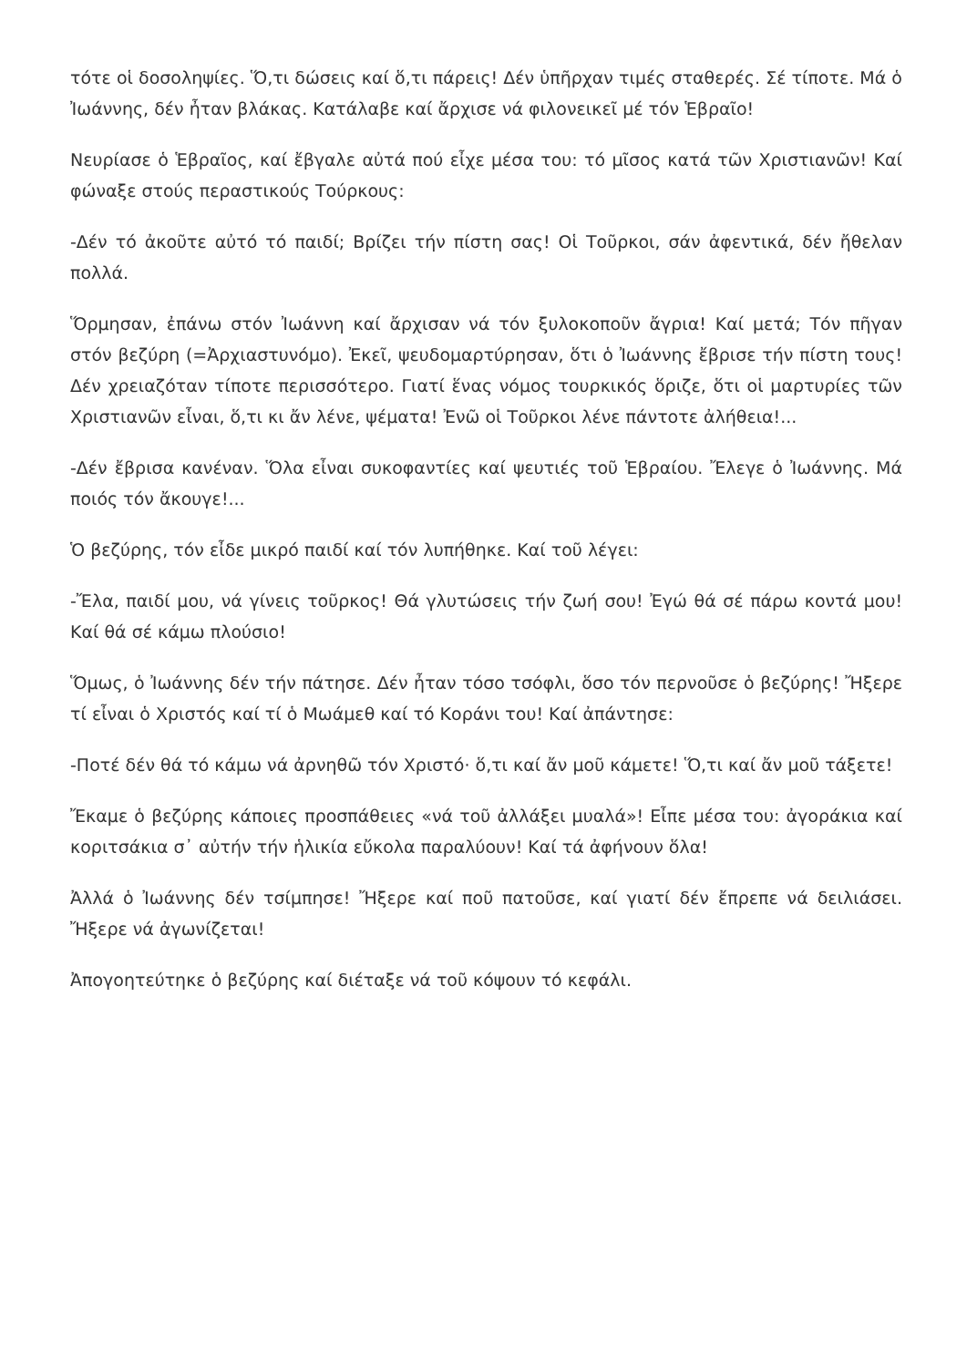τότε οἱ δοσοληψίες. Ὅ,τι δώσεις καί ὅ,τι πάρεις! Δέν ὑπῆρχαν τιμές σταθερές. Σέ τίποτε. Μά ὁ Ἰωάννης, δέν ἦταν βλάκας. Κατάλαβε καί ἄρχισε νά φιλονεικεῖ μέ τόν Ἑβραῖο!
Νευρίασε ὁ Ἑβραῖος, καί ἔβγαλε αὐτά πού εἶχε μέσα του: τό μῖσος κατά τῶν Χριστιανῶν! Καί φώναξε στούς περαστικούς Τούρκους:
-Δέν τό ἀκοῦτε αὐτό τό παιδί; Βρίζει τήν πίστη σας! Οἱ Τοῦρκοι, σάν ἀφεντικά, δέν ἤθελαν πολλά.
Ὅρμησαν, ἐπάνω στόν Ἰωάννη καί ἄρχισαν νά τόν ξυλοκοποῦν ἄγρια! Καί μετά; Τόν πῆγαν στόν βεζύρη (=Ἀρχιαστυνόμο). Ἐκεῖ, ψευδομαρτύρησαν, ὅτι ὁ Ἰωάννης ἔβρισε τήν πίστη τους! Δέν χρειαζόταν τίποτε περισσότερο. Γιατί ἕνας νόμος τουρκικός ὅριζε, ὅτι οἱ μαρτυρίες τῶν Χριστιανῶν εἶναι, ὅ,τι κι ἄν λένε, ψέματα! Ἐνῶ οἱ Τοῦρκοι λένε πάντοτε ἀλήθεια!...
-Δέν ἔβρισα κανέναν. Ὅλα εἶναι συκοφαντίες καί ψευτιές τοῦ Ἑβραίου. Ἔλεγε ὁ Ἰωάννης. Μά ποιός τόν ἄκουγε!...
Ὁ βεζύρης, τόν εἶδε μικρό παιδί καί τόν λυπήθηκε. Καί τοῦ λέγει:
-Ἔλα, παιδί μου, νά γίνεις τοῦρκος! Θά γλυτώσεις τήν ζωή σου! Ἐγώ θά σέ πάρω κοντά μου! Καί θά σέ κάμω πλούσιο!
Ὅμως, ὁ Ἰωάννης δέν τήν πάτησε. Δέν ἦταν τόσο τσόφλι, ὅσο τόν περνοῦσε ὁ βεζύρης! Ἤξερε τί εἶναι ὁ Χριστός καί τί ὁ Μωάμεθ καί τό Κοράνι του! Καί ἀπάντησε:
-Ποτέ δέν θά τό κάμω νά ἀρνηθῶ τόν Χριστό· ὅ,τι καί ἄν μοῦ κάμετε! Ὅ,τι καί ἄν μοῦ τάξετε!
Ἔκαμε ὁ βεζύρης κάποιες προσπάθειες «νά τοῦ ἀλλάξει μυαλά»! Εἶπε μέσα του: ἀγοράκια καί κοριτσάκια σ᾽ αὐτήν τήν ἡλικία εὔκολα παραλύουν! Καί τά ἀφήνουν ὅλα!
Ἀλλά ὁ Ἰωάννης δέν τσίμπησε! Ἤξερε καί ποῦ πατοῦσε, καί γιατί δέν ἔπρεπε νά δειλιάσει. Ἤξερε νά ἀγωνίζεται!
Ἀπογοητεύτηκε ὁ βεζύρης καί διέταξε νά τοῦ κόψουν τό κεφάλι.